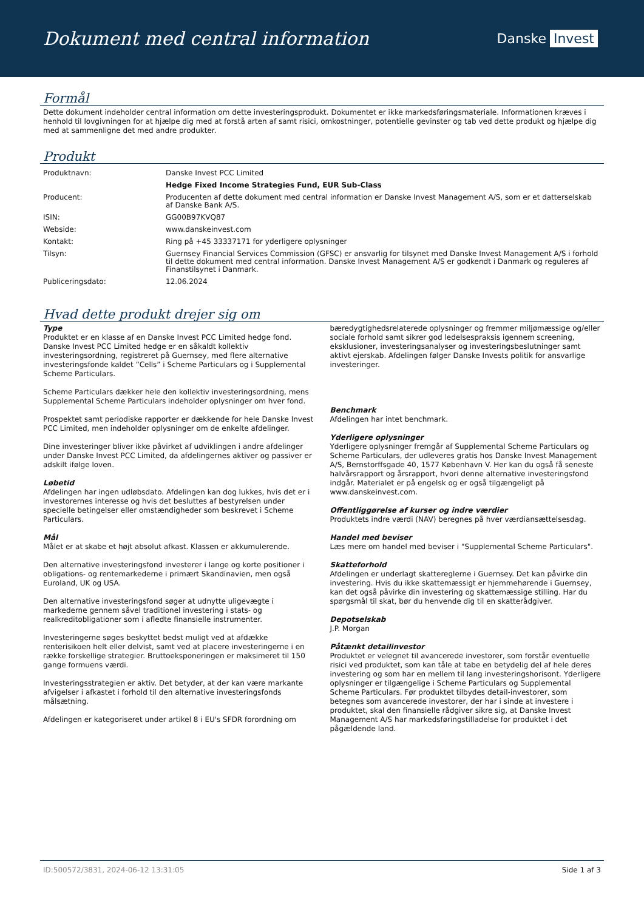Dokument med central information
Danske Invest
Formål
Dette dokument indeholder central information om dette investeringsprodukt. Dokumentet er ikke markedsføringsmateriale. Informationen kræves i henhold til lovgivningen for at hjælpe dig med at forstå arten af samt risici, omkostninger, potentielle gevinster og tab ved dette produkt og hjælpe dig med at sammenligne det med andre produkter.
Produkt
| Produktnavn: | Danske Invest PCC Limited |
| | Hedge Fixed Income Strategies Fund, EUR Sub-Class |
| Producent: | Producenten af dette dokument med central information er Danske Invest Management A/S, som er et datterselskab af Danske Bank A/S. |
| ISIN: | GG00B97KVQ87 |
| Webside: | www.danskeinvest.com |
| Kontakt: | Ring på +45 33337171 for yderligere oplysninger |
| Tilsyn: | Guernsey Financial Services Commission (GFSC) er ansvarlig for tilsynet med Danske Invest Management A/S i forhold til dette dokument med central information. Danske Invest Management A/S er godkendt i Danmark og reguleres af Finanstilsynet i Danmark. |
| Publiceringsdato: | 12.06.2024 |
Hvad dette produkt drejer sig om
Type
Produktet er en klasse af en Danske Invest PCC Limited hedge fond. Danske Invest PCC Limited hedge er en såkaldt kollektiv investeringsordning, registreret på Guernsey, med flere alternative investeringsfonde kaldet ”Cells” i Scheme Particulars og i Supplemental Scheme Particulars.
Scheme Particulars dækker hele den kollektiv investeringsordning, mens Supplemental Scheme Particulars indeholder oplysninger om hver fond.
Prospektet samt periodiske rapporter er dækkende for hele Danske Invest PCC Limited, men indeholder oplysninger om de enkelte afdelinger.
Dine investeringer bliver ikke påvirket af udviklingen i andre afdelinger under Danske Invest PCC Limited, da afdelingernes aktiver og passiver er adskilt ifølge loven.
Løbetid
Afdelingen har ingen udløbsdato. Afdelingen kan dog lukkes, hvis det er i investorernes interesse og hvis det besluttes af bestyrelsen under specielle betingelser eller omstændigheder som beskrevet i Scheme Particulars.
Mål
Målet er at skabe et højt absolut afkast. Klassen er akkumulerende.
Den alternative investeringsfond investerer i lange og korte positioner i obligations- og rentemarkederne i primært Skandinavien, men også Euroland, UK og USA.
Den alternative investeringsfond søger at udnytte uligevægte i markederne gennem såvel traditionel investering i stats- og realkreditobligationer som i afledte finansielle instrumenter.
Investeringerne søges beskyttet bedst muligt ved at afdække renterisikoen helt eller delvist, samt ved at placere investeringerne i en række forskellige strategier. Bruttoeksponeringen er maksimeret til 150 gange formuens værdi.
Investeringsstrategien er aktiv. Det betyder, at der kan være markante afvigelser i afkastet i forhold til den alternative investeringsfonds målsætning.
Afdelingen er kategoriseret under artikel 8 i EU's SFDR forordning om
bæredygtighedsrelaterede oplysninger og fremmer miljømæssige og/eller sociale forhold samt sikrer god ledelsespraksis igennem screening, eksklusioner, investeringsanalyser og investeringsbeslutninger samt aktivt ejerskab. Afdelingen følger Danske Invests politik for ansvarlige investeringer.
Benchmark
Afdelingen har intet benchmark.
Yderligere oplysninger
Yderligere oplysninger fremgår af Supplemental Scheme Particulars og Scheme Particulars, der udleveres gratis hos Danske Invest Management A/S, Bernstorffsgade 40, 1577 København V. Her kan du også få seneste halvårsrapport og årsrapport, hvori denne alternative investeringsfond indgår. Materialet er på engelsk og er også tilgængeligt på www.danskeinvest.com.
Offentliggørelse af kurser og indre værdier
Produktets indre værdi (NAV) beregnes på hver værdiansættelsesdag.
Handel med beviser
Læs mere om handel med beviser i "Supplemental Scheme Particulars".
Skatteforhold
Afdelingen er underlagt skattereglerne i Guernsey. Det kan påvirke din investering. Hvis du ikke skattemæssigt er hjemmehørende i Guernsey, kan det også påvirke din investering og skattemæssige stilling. Har du spørgsmål til skat, bør du henvende dig til en skatterådgiver.
Depotselskab
J.P. Morgan
Påtænkt detailinvestor
Produktet er velegnet til avancerede investorer, som forstår eventuelle risici ved produktet, som kan tåle at tabe en betydelig del af hele deres investering og som har en mellem til lang investeringshorisont. Yderligere oplysninger er tilgængelige i Scheme Particulars og Supplemental Scheme Particulars. Før produktet tilbydes detail-investorer, som betegnes som avancerede investorer, der har i sinde at investere i produktet, skal den finansielle rådgiver sikre sig, at Danske Invest Management A/S har markedsføringstilladelse for produktet i det pågældende land.
ID:500572/3831, 2024-06-12 13:31:05 Side 1 af 3